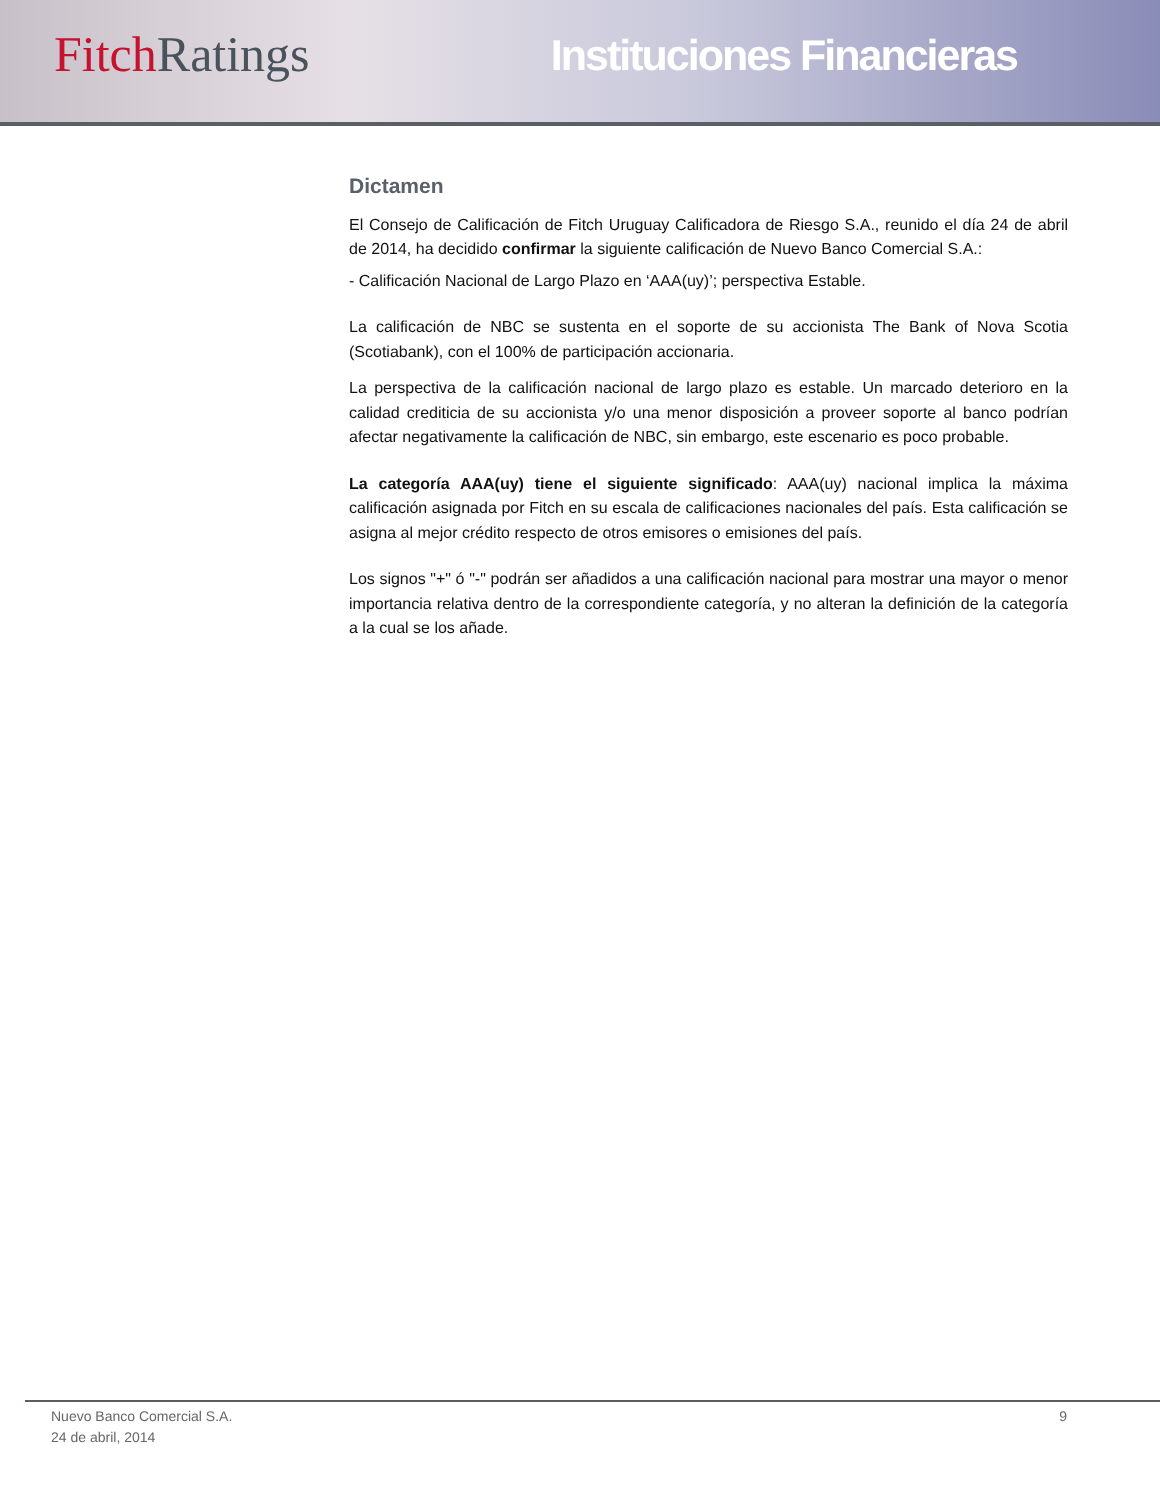Fitch Ratings
Instituciones Financieras
Dictamen
El Consejo de Calificación de Fitch Uruguay Calificadora de Riesgo S.A., reunido el día 24 de abril de 2014, ha decidido confirmar la siguiente calificación de Nuevo Banco Comercial S.A.:
- Calificación Nacional de Largo Plazo en ‘AAA(uy)’; perspectiva Estable.
La calificación de NBC se sustenta en el soporte de su accionista The Bank of Nova Scotia (Scotiabank), con el 100% de participación accionaria.
La perspectiva de la calificación nacional de largo plazo es estable. Un marcado deterioro en la calidad crediticia de su accionista y/o una menor disposición a proveer soporte al banco podrían afectar negativamente la calificación de NBC, sin embargo, este escenario es poco probable.
La categoría AAA(uy) tiene el siguiente significado: AAA(uy) nacional implica la máxima calificación asignada por Fitch en su escala de calificaciones nacionales del país. Esta calificación se asigna al mejor crédito respecto de otros emisores o emisiones del país.
Los signos "+" ó "-" podrán ser añadidos a una calificación nacional para mostrar una mayor o menor importancia relativa dentro de la correspondiente categoría, y no alteran la definición de la categoría a la cual se los añade.
Nuevo Banco Comercial S.A.
24 de abril, 2014
9